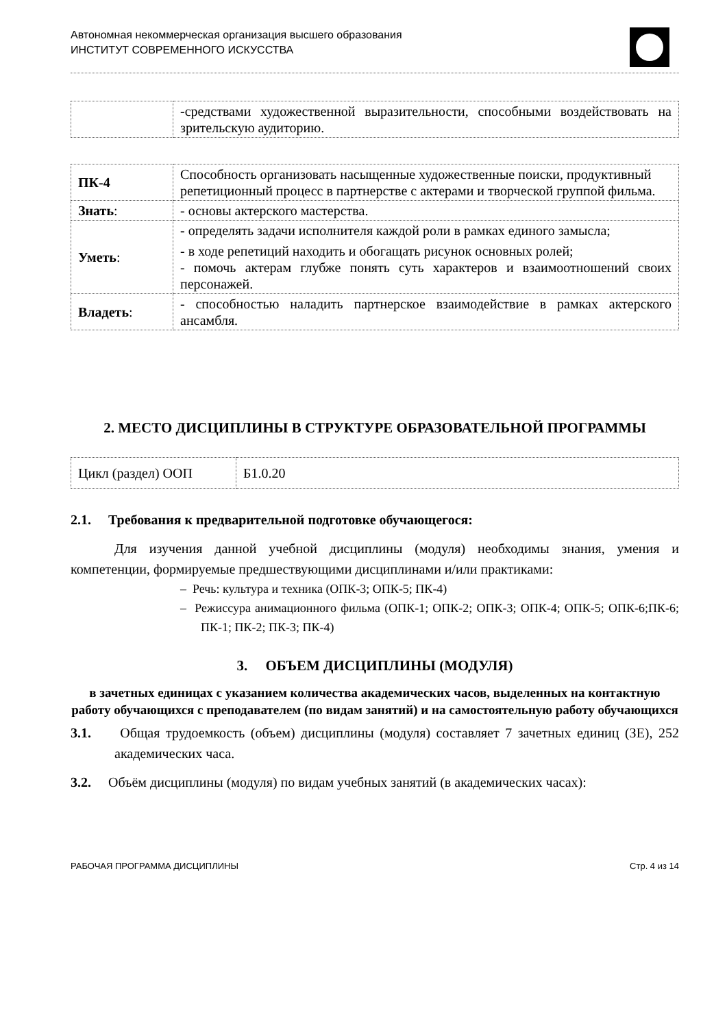Автономная некоммерческая организация высшего образования
ИНСТИТУТ СОВРЕМЕННОГО ИСКУССТВА
| | -средствами художественной выразительности, способными воздействовать на зрительскую аудиторию. |
| ПК-4 | Способность организовать насыщенные художественные поиски, продуктивный репетиционный процесс в партнерстве с актерами и творческой группой фильма. |
| Знать : | - основы актерского мастерства. |
| Уметь : | - определять задачи исполнителя каждой роли в рамках единого замысла; - в ходе репетиций находить и обогащать рисунок основных ролей; - помочь актерам глубже понять суть характеров и взаимоотношений своих персонажей. |
| Владеть : | - способностью наладить партнерское взаимодействие в рамках актерского ансамбля. |
2. МЕСТО ДИСЦИПЛИНЫ В СТРУКТУРЕ ОБРАЗОВАТЕЛЬНОЙ ПРОГРАММЫ
| Цикл (раздел) ООП | Б1.0.20 |
2.1. Требования к предварительной подготовке обучающегося:
Для изучения данной учебной дисциплины (модуля) необходимы знания, умения и компетенции, формируемые предшествующими дисциплинами и/или практиками:
– Речь: культура и техника (ОПК-3; ОПК-5; ПК-4)
– Режиссура анимационного фильма (ОПК-1; ОПК-2; ОПК-3; ОПК-4; ОПК-5; ОПК-6;ПК-6; ПК-1; ПК-2; ПК-3; ПК-4)
3. ОБЪЕМ ДИСЦИПЛИНЫ (МОДУЛЯ)
в зачетных единицах с указанием количества академических часов, выделенных на контактную работу обучающихся с преподавателем (по видам занятий) и на самостоятельную работу обучающихся
3.1. Общая трудоемкость (объем) дисциплины (модуля) составляет 7 зачетных единиц (ЗЕ), 252 академических часа.
3.2. Объём дисциплины (модуля) по видам учебных занятий (в академических часах):
РАБОЧАЯ ПРОГРАММА ДИСЦИПЛИНЫ Стр. 4 из 14